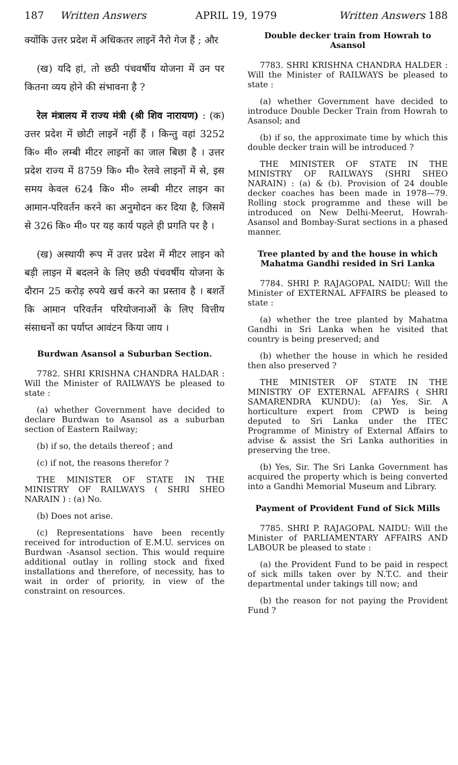187 Written Answers APRIL 19, 1979 Written Answers 188
क्योंकि उत्तर प्रदेश में अधिकतर लाइनें नैरो गेज हैं ; और
(ख) यदि हां, तो छठी पंचवर्षीय योजना में उन पर कितना व्यय होने की संभावना है ?
रेल मंत्रालय में राज्य मंत्री (श्री शिव नारायण) : (क) उत्तर प्रदेश में छोटी लाइनें नहीं हैं । किन्तु वहां 3252 कि० मी० लम्बी मीटर लाइनों का जाल बिछा है । उत्तर प्रदेश राज्य में 8759 कि० मी० रेलवे लाइनों में से, इस समय केवल 624 कि० मी० लम्बी मीटर लाइन का आमान-परिवर्तन करने का अनुमोदन कर दिया है, जिसमें से 326 कि० मी० पर यह कार्य पहले ही प्रगति पर है ।
(ख) अस्थायी रूप में उत्तर प्रदेश में मीटर लाइन को बड़ी लाइन में बदलने के लिए छठी पंचवर्षीय योजना के दौरान 25 करोड़ रुपये खर्च करने का प्रस्ताव है । बशर्ते कि आमान परिवर्तन परियोजनाओं के लिए वित्तीय संसाधनों का पर्याप्त आवंटन किया जाय ।
Burdwan Asansol a Suburban Section.
7782. SHRI KRISHNA CHANDRA HALDAR : Will the Minister of RAILWAYS be pleased to state :
(a) whether Government have decided to declare Burdwan to Asansol as a suburban section of Eastern Railway;
(b) if so, the details thereof ; and
(c) if not, the reasons therefor ?
THE MINISTER OF STATE IN THE MINISTRY OF RAILWAYS ( SHRI SHEO NARAIN ) : (a) No.
(b) Does not arise.
(c) Representations have been recently received for introduction of E.M.U. services on Burdwan -Asansol section. This would require additional outlay in rolling stock and fixed installations and therefore, of necessity, has to wait in order of priority, in view of the constraint on resources.
Double decker train from Howrah to Asansol
7783. SHRI KRISHNA CHANDRA HALDER : Will the Minister of RAILWAYS be pleased to state :
(a) whether Government have decided to introduce Double Decker Train from Howrah to Asansol; and
(b) if so, the approximate time by which this double decker train will be introduced ?
THE MINISTER OF STATE IN THE MINISTRY OF RAILWAYS (SHRI SHEO NARAIN) : (a) & (b). Provision of 24 double decker coaches has been made in 1978—79. Rolling stock programme and these will be introduced on New Delhi-Meerut, Howrah-Asansol and Bombay-Surat sections in a phased manner.
Tree planted by and the house in which Mahatma Gandhi resided in Sri Lanka
7784. SHRI P. RAJAGOPAL NAIDU: Will the Minister of EXTERNAL AFFAIRS be pleased to state :
(a) whether the tree planted by Mahatma Gandhi in Sri Lanka when he visited that country is being preserved; and
(b) whether the house in which he resided then also preserved ?
THE MINISTER OF STATE IN THE MINISTRY OF EXTERNAL AFFAIRS ( SHRI SAMARENDRA KUNDU): (a) Yes, Sir. A horticulture expert from CPWD is being deputed to Sri Lanka under the ITEC Programme of Ministry of External Affairs to advise & assist the Sri Lanka authorities in preserving the tree.
(b) Yes, Sir. The Sri Lanka Government has acquired the property which is being converted into a Gandhi Memorial Museum and Library.
Payment of Provident Fund of Sick Mills
7785. SHRI P. RAJAGOPAL NAIDU: Will the Minister of PARLIAMENTARY AFFAIRS AND LABOUR be pleased to state :
(a) the Provident Fund to be paid in respect of sick mills taken over by N.T.C. and their departmental under takings till now; and
(b) the reason for not paying the Provident Fund ?